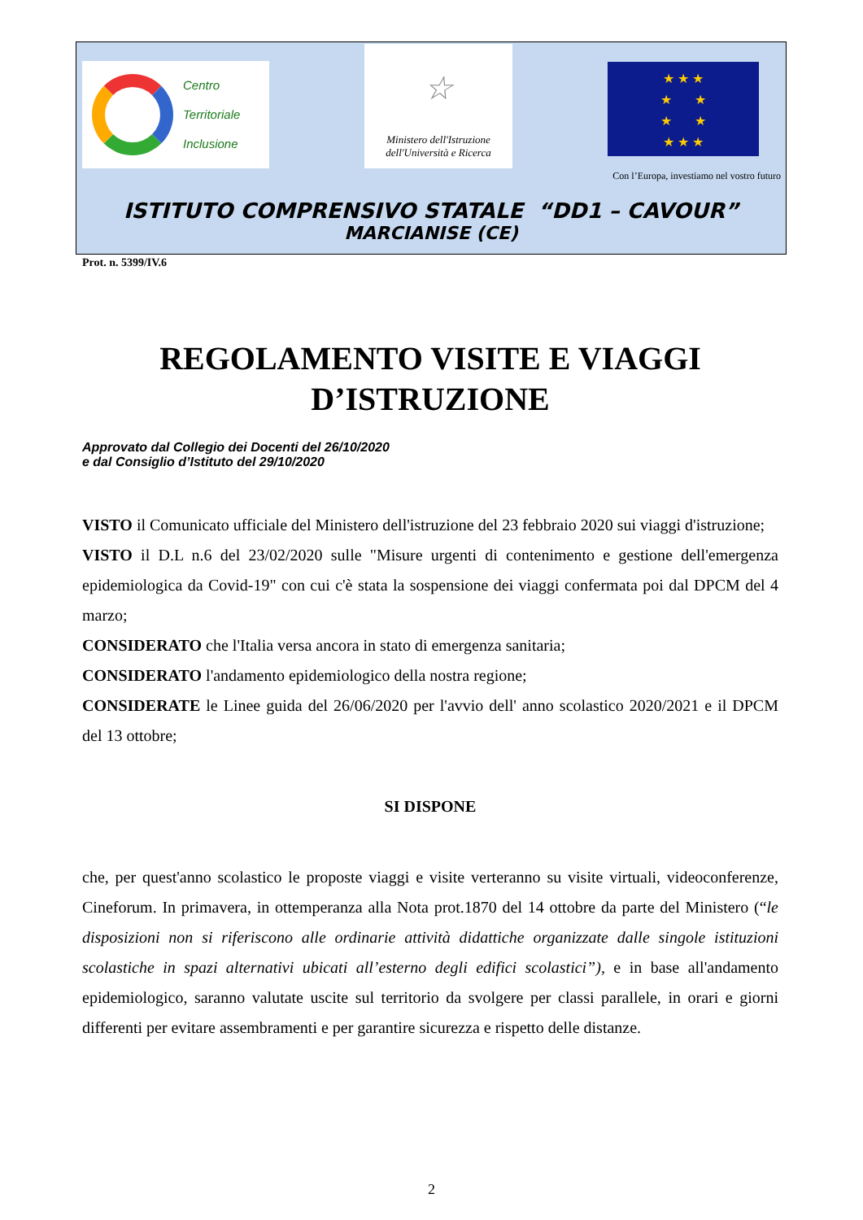Centro
Territoriale
Inclusione
☆
Ministero dell'Istruzione
dell'Università e Ricerca
★ ★ ★
★ ★
★ ★
★ ★ ★
Con l’Europa, investiamo nel vostro futuro
ISTITUTO COMPRENSIVO STATALE “DD1 – CAVOUR”
MARCIANISE (CE)
Prot. n. 5399/IV.6
REGOLAMENTO VISITE E VIAGGI D’ISTRUZIONE
Approvato dal Collegio dei Docenti del 26/10/2020
e dal Consiglio d’Istituto del 29/10/2020
VISTO il Comunicato ufficiale del Ministero dell'istruzione del 23 febbraio 2020 sui viaggi d'istruzione;
VISTO il D.L n.6 del 23/02/2020 sulle "Misure urgenti di contenimento e gestione dell'emergenza epidemiologica da Covid-19" con cui c'è stata la sospensione dei viaggi confermata poi dal DPCM del 4 marzo;
CONSIDERATO che l'Italia versa ancora in stato di emergenza sanitaria;
CONSIDERATO l'andamento epidemiologico della nostra regione;
CONSIDERATE le Linee guida del 26/06/2020 per l'avvio dell' anno scolastico 2020/2021 e il DPCM del 13 ottobre;
SI DISPONE
che, per quest'anno scolastico le proposte viaggi e visite verteranno su visite virtuali, videoconferenze, Cineforum. In primavera, in ottemperanza alla Nota prot.1870 del 14 ottobre da parte del Ministero (“le disposizioni non si riferiscono alle ordinarie attività didattiche organizzate dalle singole istituzioni scolastiche in spazi alternativi ubicati all’esterno degli edifici scolastici”), e in base all'andamento epidemiologico, saranno valutate uscite sul territorio da svolgere per classi parallele, in orari e giorni differenti per evitare assembramenti e per garantire sicurezza e rispetto delle distanze.
2